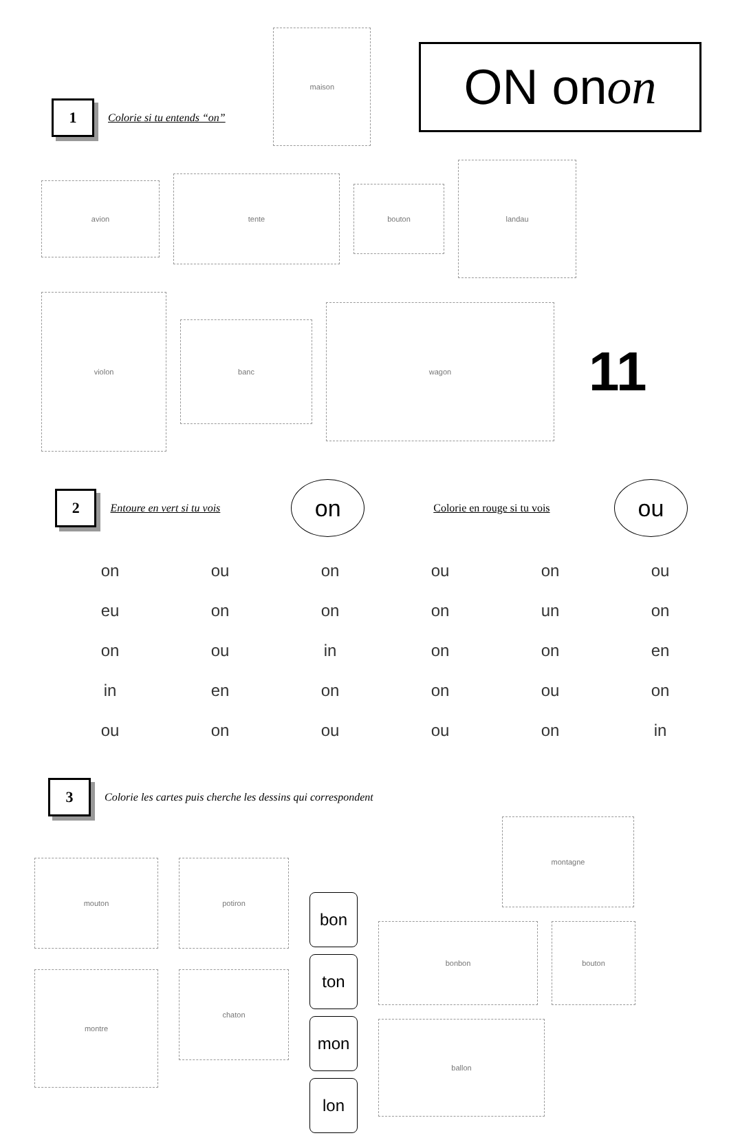1
Colorie si tu entends “on”
maison
ON on on
avion
tente
bouton
landau
violon
banc
wagon
11
2
Entoure en vert si tu vois
on
Colorie en rouge si tu vois
ou
| on | ou | on | ou | on | ou |
| eu | on | on | on | un | on |
| on | ou | in | on | on | en |
| in | en | on | on | ou | on |
| ou | on | ou | ou | on | in |
3
Colorie les cartes puis cherche les dessins qui correspondent
mouton
potiron
montre
chaton
bon
ton
mon
lon
montagne
bonbon
bouton
ballon